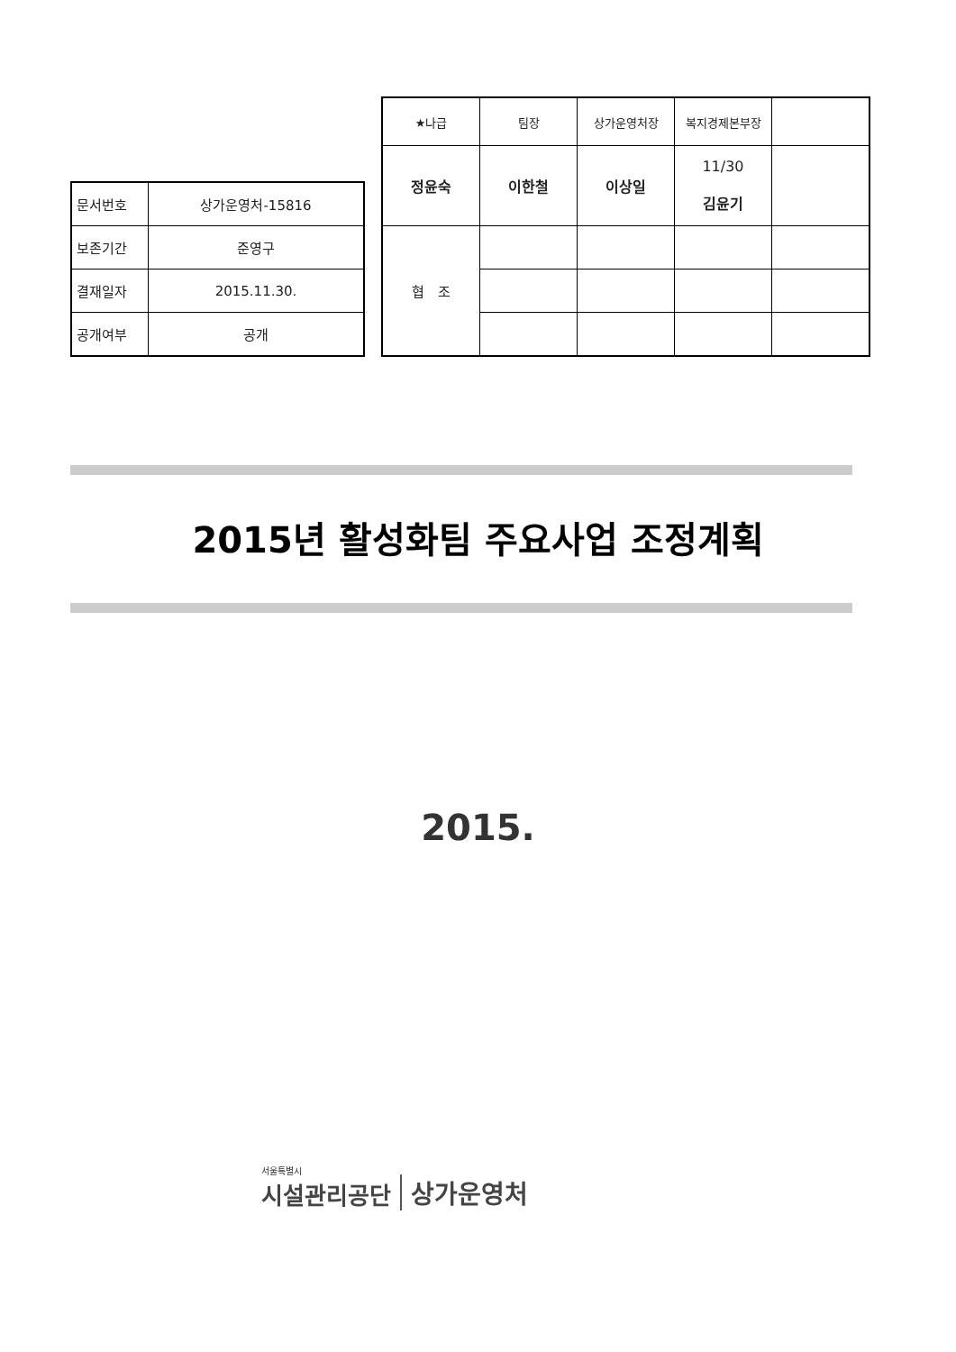| 문서번호 | 상가운영처-15816 |
| 보존기간 | 준영구 |
| 결재일자 | 2015.11.30. |
| 공개여부 | 공개 |
| ★나급 | 팀장 | 상가운영처장 | 복지경제본부장 | |
| 정윤숙 | 이한철 | 이상일 | 11/30 김윤기 | |
| 협 조 | | | | |
2015년 활성화팀 주요사업 조정계획
2015.
서울특별시
시설관리공단
상가운영처